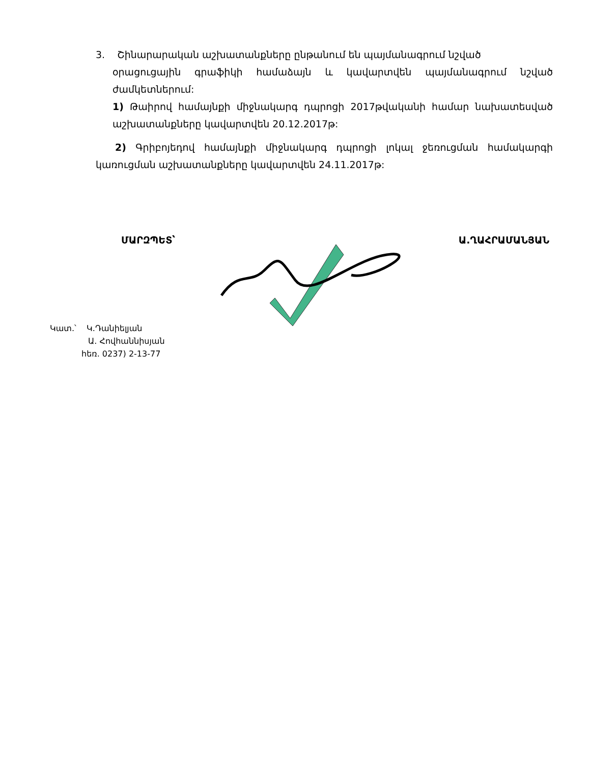3. Շինարարական աշխատանքները ընթանում են պայմանագրում նշված
օրացուցային գրաֆիկի համաձայն և կավարտվեն պայմանագրում նշված ժամկետներում:
1) Թաիրով համայնքի միջնակարգ դպրոցի 2017թվականի համար նախատեսված աշխատանքները կավարտվեն 20.12.2017թ:
2) Գրիբոյեդով համայնքի միջնակարգ դպրոցի լոկալ ջեռուցման համակարգի կառուցման աշխատանքները կավարտվեն 24.11.2017թ:
ՄԱՐԶՊԵՏ՝ Ա.ՂԱՀՐԱՄԱՆՅԱՆ
Կատ.՝ Կ.Դանիելյան
Ա. Հովհաննիսյան
հեռ. 0237) 2-13-77